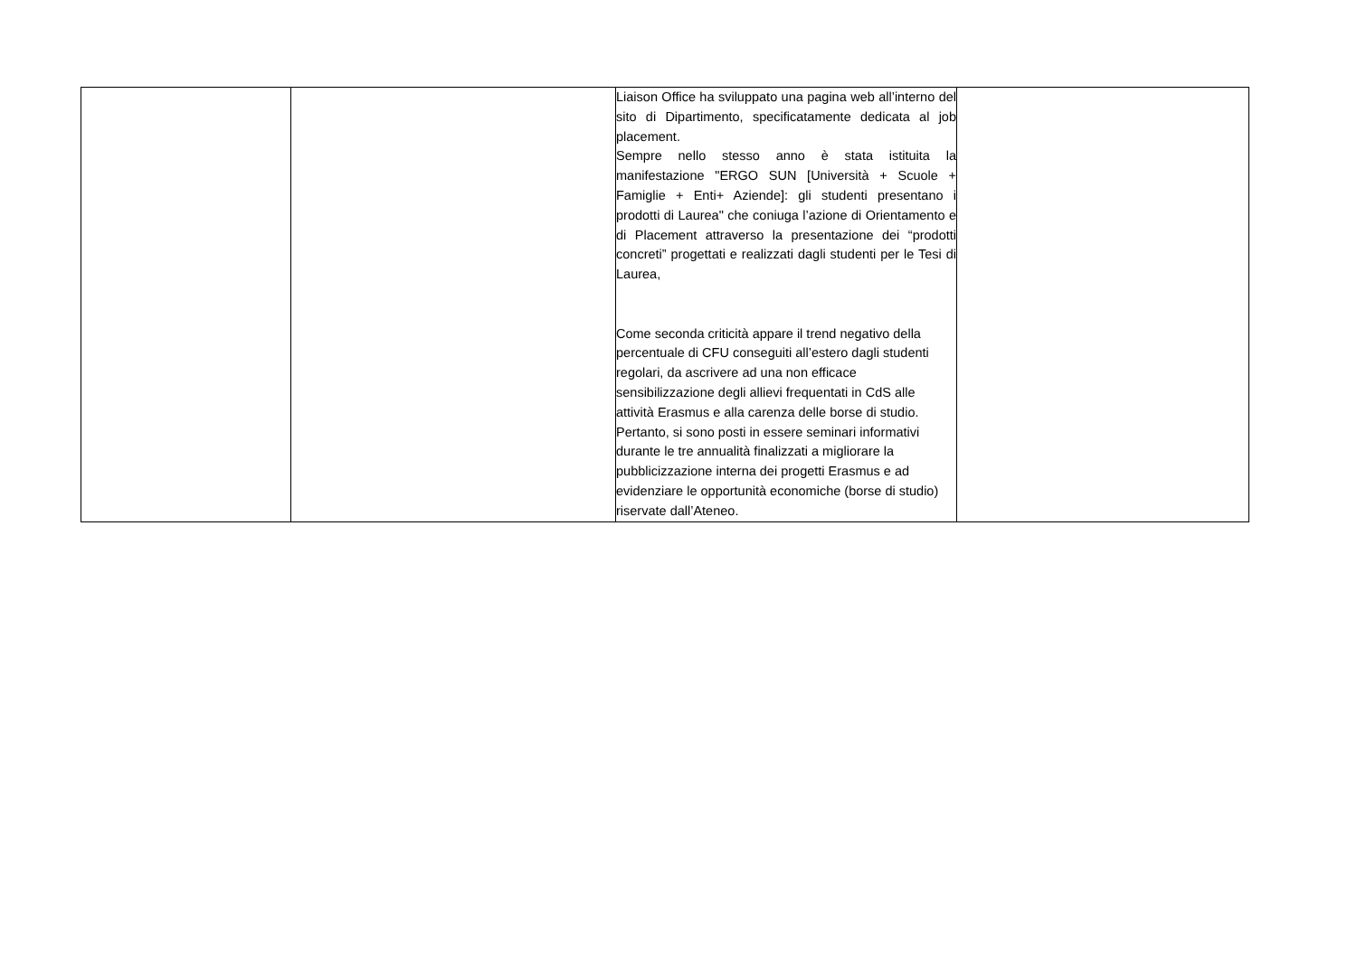| | | Liaison Office ha sviluppato una pagina web all’interno del sito di Dipartimento, specificatamente dedicata al job placement. Sempre nello stesso anno è stata istituita la manifestazione "ERGO SUN [Università + Scuole + Famiglie + Enti+ Aziende]: gli studenti presentano i prodotti di Laurea" che coniuga l’azione di Orientamento e di Placement attraverso la presentazione dei “prodotti concreti” progettati e realizzati dagli studenti per le Tesi di Laurea, Come seconda criticità appare il trend negativo della percentuale di CFU conseguiti all’estero dagli studenti regolari, da ascrivere ad una non efficace sensibilizzazione degli allievi frequentati in CdS alle attività Erasmus e alla carenza delle borse di studio. Pertanto, si sono posti in essere seminari informativi durante le tre annualità finalizzati a migliorare la pubblicizzazione interna dei progetti Erasmus e ad evidenziare le opportunità economiche (borse di studio) riservate dall’Ateneo. | |